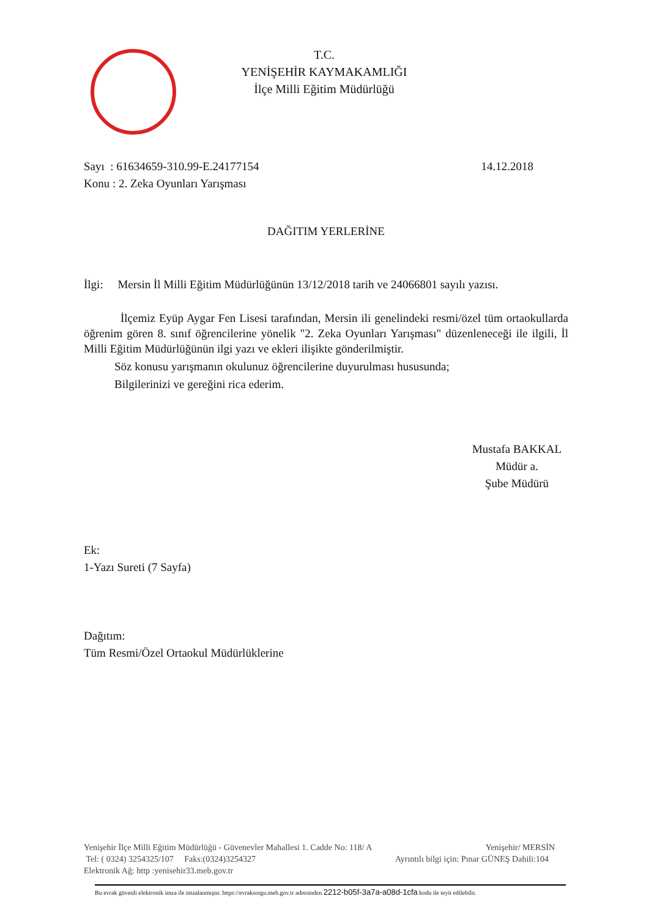T.C.
YENİŞEHİR KAYMAKAMLIĞI
İlçe Milli Eğitim Müdürlüğü
Sayı : 61634659-310.99-E.24177154 14.12.2018
Konu : 2. Zeka Oyunları Yarışması
DAĞITIM YERLERİNE
İlgi: Mersin İl Milli Eğitim Müdürlüğünün 13/12/2018 tarih ve 24066801 sayılı yazısı.
İlçemiz Eyüp Aygar Fen Lisesi tarafından, Mersin ili genelindeki resmi/özel tüm ortaokullarda öğrenim gören 8. sınıf öğrencilerine yönelik "2. Zeka Oyunları Yarışması" düzenleneceği ile ilgili, İl Milli Eğitim Müdürlüğünün ilgi yazı ve ekleri ilişikte gönderilmiştir.
Söz konusu yarışmanın okulunuz öğrencilerine duyurulması hususunda;
Bilgilerinizi ve gereğini rica ederim.
Mustafa BAKKAL
Müdür a.
Şube Müdürü
Ek:
1-Yazı Sureti (7 Sayfa)
Dağıtım:
Tüm Resmi/Özel Ortaokul Müdürlüklerine
Yenişehir İlçe Milli Eğitim Müdürlüğü - Güvenevler Mahallesi 1. Cadde No: 118/ A Yenişehir/ MERSİN
Tel: ( 0324) 3254325/107 Faks:(0324)3254327 Ayrıntılı bilgi için: Pınar GÜNEŞ Dahili:104
Elektronik Ağ: http :yenisehir33.meb.gov.tr
Bu evrak güvenli elektronik imza ile imzalanmıştır. https://evraksorgu.meb.gov.tr adresinden 2212-b05f-3a7a-a08d-1cfa kodu ile teyit edilebilir.